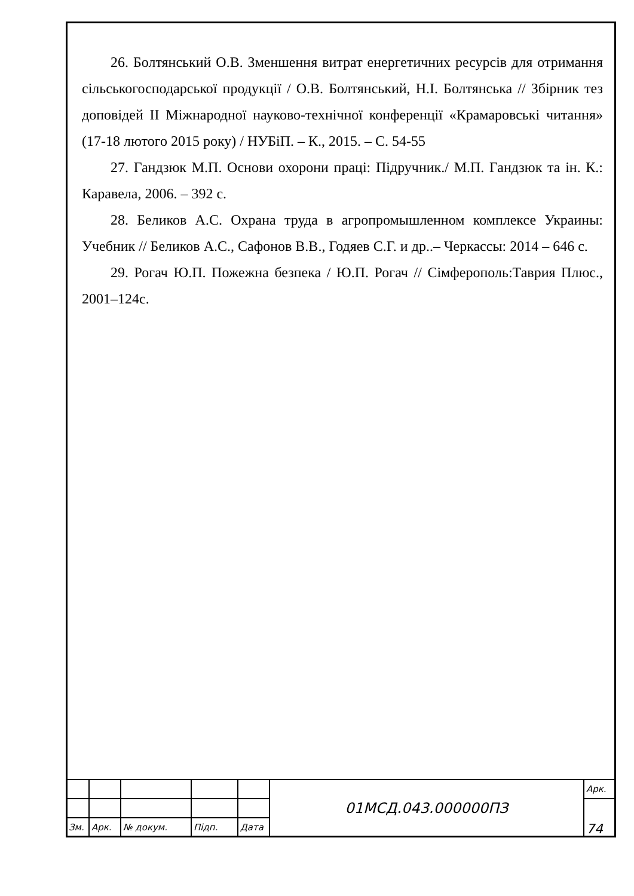26. Болтянський О.В. Зменшення витрат енергетичних ресурсів для отримання сільськогосподарської продукції / О.В. Болтянський, Н.І. Болтянська // Збірник тез доповідей ІІ Міжнародної науково-технічної конференції «Крамаровські читання» (17-18 лютого 2015 року) / НУБіП. – К., 2015. – С. 54-55
27. Гандзюк М.П. Основи охорони праці: Підручник./ М.П. Гандзюк та ін. К.: Каравела, 2006. – 392 с.
28. Беликов А.С. Охрана труда в агропромышленном комплексе Украины: Учебник // Беликов А.С., Сафонов В.В., Годяев С.Г. и др..– Черкассы: 2014 – 646 с.
29. Рогач Ю.П. Пожежна безпека / Ю.П. Рогач // Сімферополь:Таврия Плюс., 2001–124с.
| | | | | | 01МСД.043.000000ПЗ | Арк. |
| | | | | | | 74 |
| Зм. | Арк. | № докум. | Підп. | Дата | | |